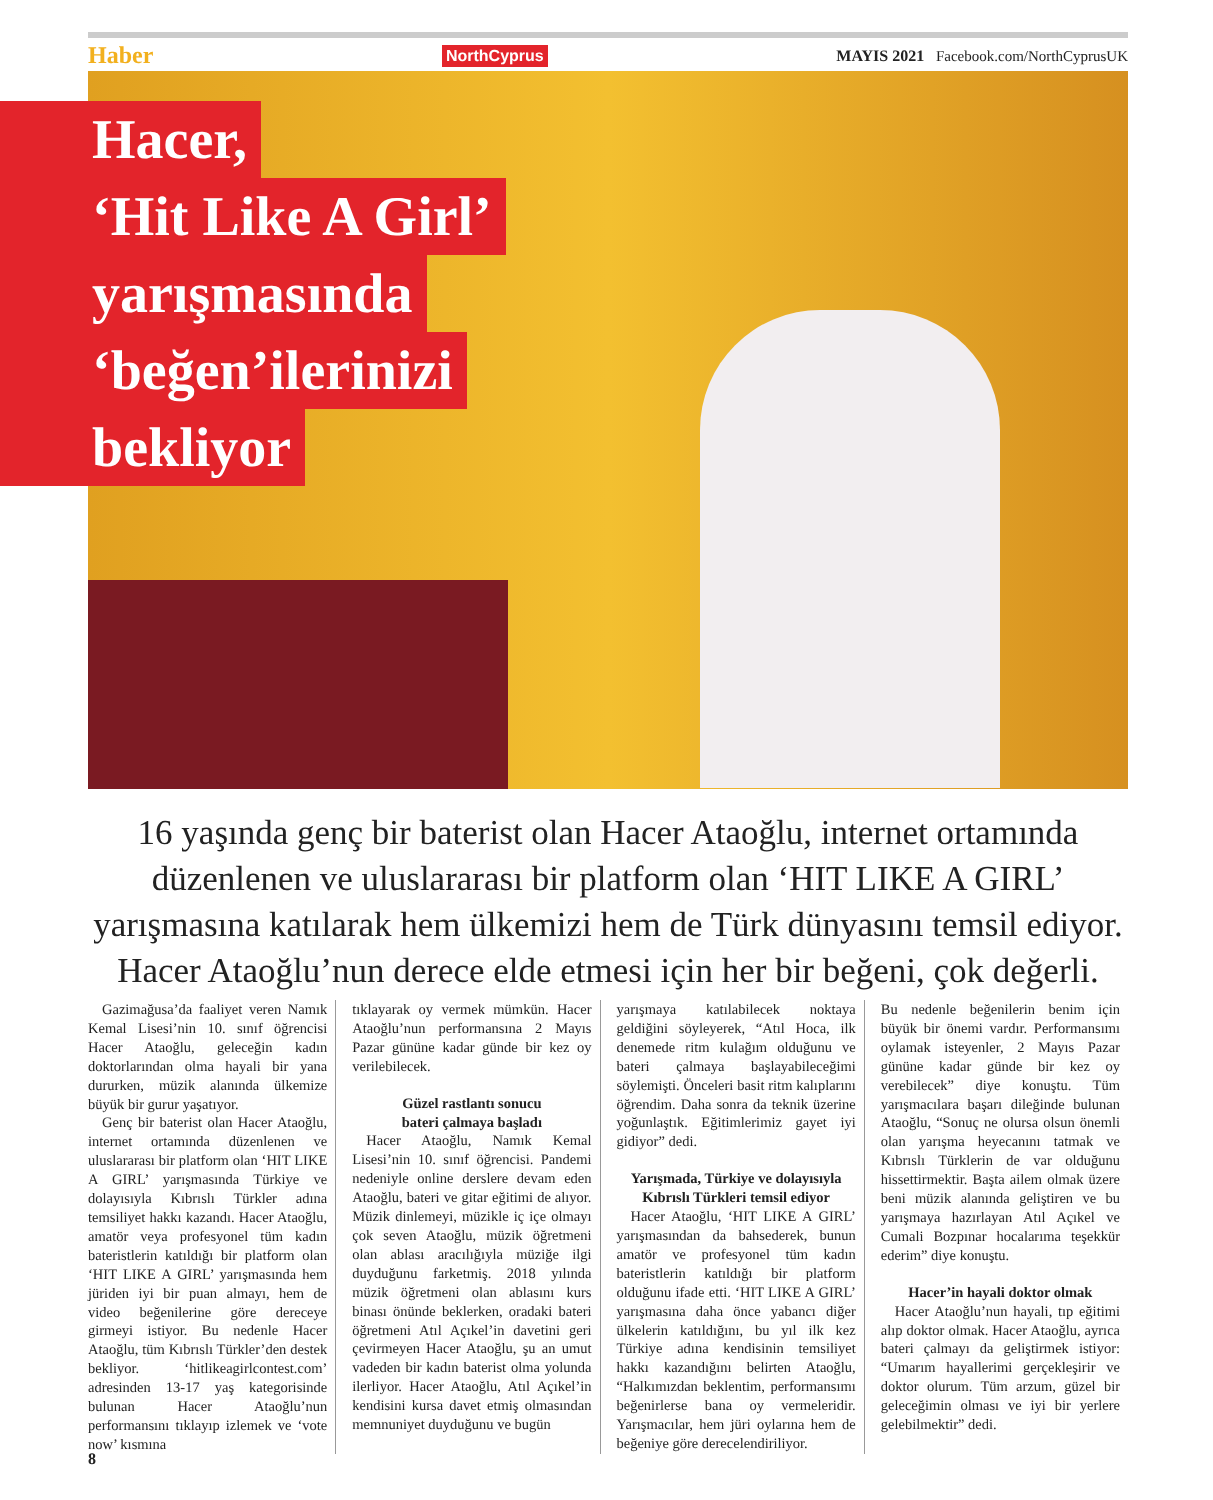Haber NorthCyprus MAYIS 2021 Facebook.com/NorthCyprusUK
Hacer,
‘Hit Like A Girl’
yarışmasında
‘beğen’ilerinizi
bekliyor
16 yaşında genç bir baterist olan Hacer Ataoğlu, internet ortamında düzenlenen ve uluslararası bir platform olan ‘HIT LIKE A GIRL’ yarışmasına katılarak hem ülkemizi hem de Türk dünyasını temsil ediyor. Hacer Ataoğlu’nun derece elde etmesi için her bir beğeni, çok değerli.
Gazimağusa’da faaliyet veren Namık Kemal Lisesi’nin 10. sınıf öğrencisi Hacer Ataoğlu, geleceğin kadın doktorlarından olma hayali bir yana dururken, müzik alanında ülkemize büyük bir gurur yaşatıyor.
Genç bir baterist olan Hacer Ataoğlu, internet ortamında düzenlenen ve uluslararası bir platform olan ‘HIT LIKE A GIRL’ yarışmasında Türkiye ve dolayısıyla Kıbrıslı Türkler adına temsiliyet hakkı kazandı. Hacer Ataoğlu, amatör veya profesyonel tüm kadın bateristlerin katıldığı bir platform olan ‘HIT LIKE A GIRL’ yarışmasında hem jüriden iyi bir puan almayı, hem de video beğenilerine göre dereceye girmeyi istiyor. Bu nedenle Hacer Ataoğlu, tüm Kıbrıslı Türkler’den destek bekliyor. ‘hitlikeagirlcontest.com’ adresinden 13-17 yaş kategorisinde bulunan Hacer Ataoğlu’nun performansını tıklayıp izlemek ve ‘vote now’ kısmına
tıklayarak oy vermek mümkün. Hacer Ataoğlu’nun performansına 2 Mayıs Pazar gününe kadar günde bir kez oy verilebilecek.
Güzel rastlantı sonucu
bateri çalmaya başladı
Hacer Ataoğlu, Namık Kemal Lisesi’nin 10. sınıf öğrencisi. Pandemi nedeniyle online derslere devam eden Ataoğlu, bateri ve gitar eğitimi de alıyor. Müzik dinlemeyi, müzikle iç içe olmayı çok seven Ataoğlu, müzik öğretmeni olan ablası aracılığıyla müziğe ilgi duyduğunu farketmiş. 2018 yılında müzik öğretmeni olan ablasını kurs binası önünde beklerken, oradaki bateri öğretmeni Atıl Açıkel’in davetini geri çevirmeyen Hacer Ataoğlu, şu an umut vadeden bir kadın baterist olma yolunda ilerliyor. Hacer Ataoğlu, Atıl Açıkel’in kendisini kursa davet etmiş olmasından memnuniyet duyduğunu ve bugün
yarışmaya katılabilecek noktaya geldiğini söyleyerek, “Atıl Hoca, ilk denemede ritm kulağım olduğunu ve bateri çalmaya başlayabileceğimi söylemişti. Önceleri basit ritm kalıplarını öğrendim. Daha sonra da teknik üzerine yoğunlaştık. Eğitimlerimiz gayet iyi gidiyor” dedi.
Yarışmada, Türkiye ve dolayısıyla
Kıbrıslı Türkleri temsil ediyor
Hacer Ataoğlu, ‘HIT LIKE A GIRL’ yarışmasından da bahsederek, bunun amatör ve profesyonel tüm kadın bateristlerin katıldığı bir platform olduğunu ifade etti. ‘HIT LIKE A GIRL’ yarışmasına daha önce yabancı diğer ülkelerin katıldığını, bu yıl ilk kez Türkiye adına kendisinin temsiliyet hakkı kazandığını belirten Ataoğlu, “Halkımızdan beklentim, performansımı beğenirlerse bana oy vermeleridir. Yarışmacılar, hem jüri oylarına hem de beğeniye göre derecelendiriliyor.
Bu nedenle beğenilerin benim için büyük bir önemi vardır. Performansımı oylamak isteyenler, 2 Mayıs Pazar gününe kadar günde bir kez oy verebilecek” diye konuştu. Tüm yarışmacılara başarı dileğinde bulunan Ataoğlu, “Sonuç ne olursa olsun önemli olan yarışma heyecanını tatmak ve Kıbrıslı Türklerin de var olduğunu hissettirmektir. Başta ailem olmak üzere beni müzik alanında geliştiren ve bu yarışmaya hazırlayan Atıl Açıkel ve Cumali Bozpınar hocalarıma teşekkür ederim” diye konuştu.
Hacer’in hayali doktor olmak
Hacer Ataoğlu’nun hayali, tıp eğitimi alıp doktor olmak. Hacer Ataoğlu, ayrıca bateri çalmayı da geliştirmek istiyor: “Umarım hayallerimi gerçekleşirir ve doktor olurum. Tüm arzum, güzel bir geleceğimin olması ve iyi bir yerlere gelebilmektir” dedi.
8